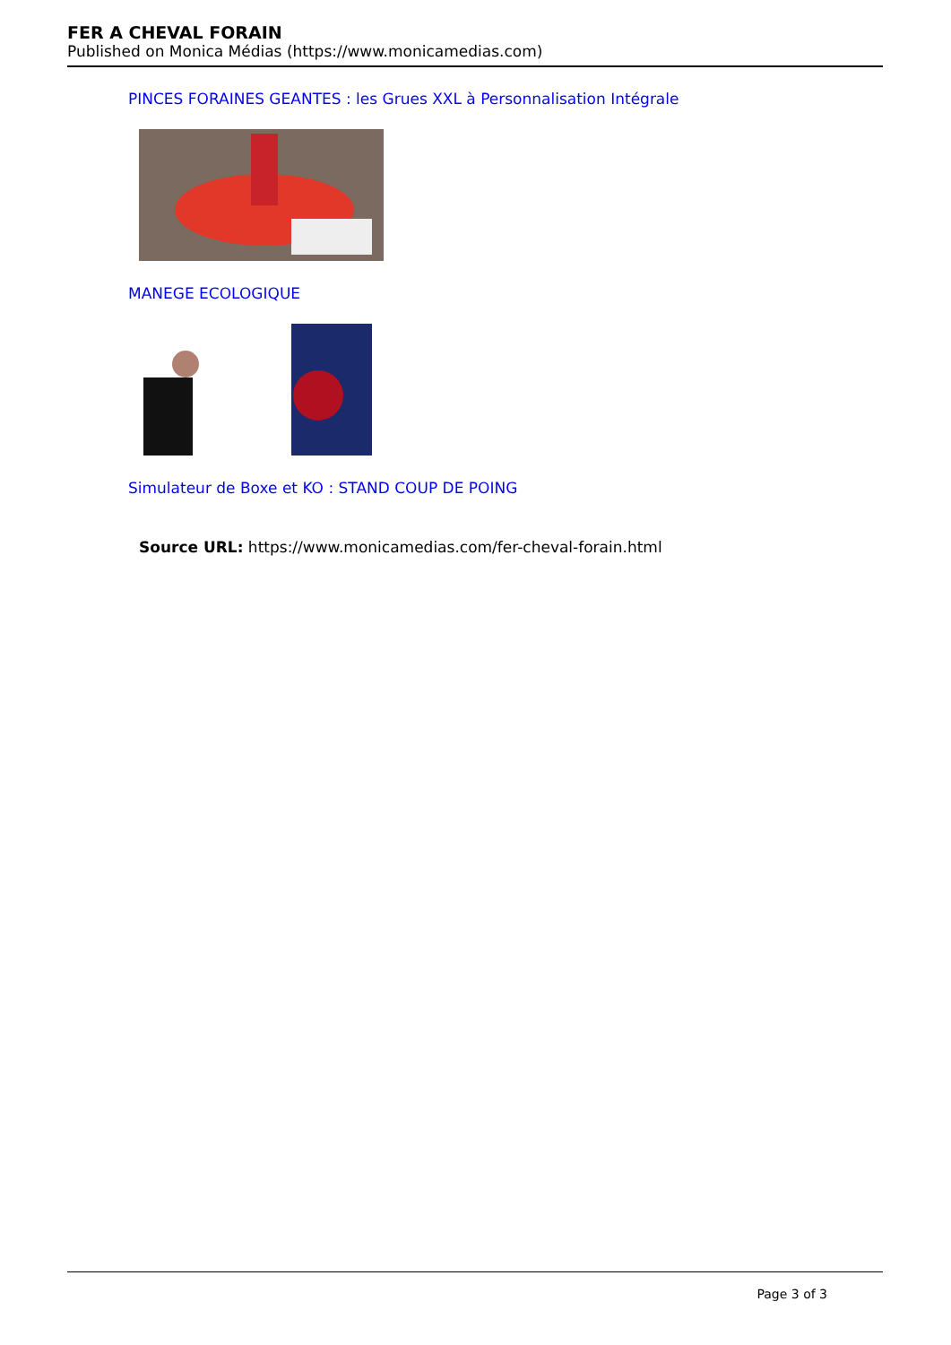FER A CHEVAL FORAIN
Published on Monica Médias (https://www.monicamedias.com)
PINCES FORAINES GEANTES : les Grues XXL à Personnalisation Intégrale
MANEGE ECOLOGIQUE
Simulateur de Boxe et KO : STAND COUP DE POING
Source URL: https://www.monicamedias.com/fer-cheval-forain.html
Page 3 of 3